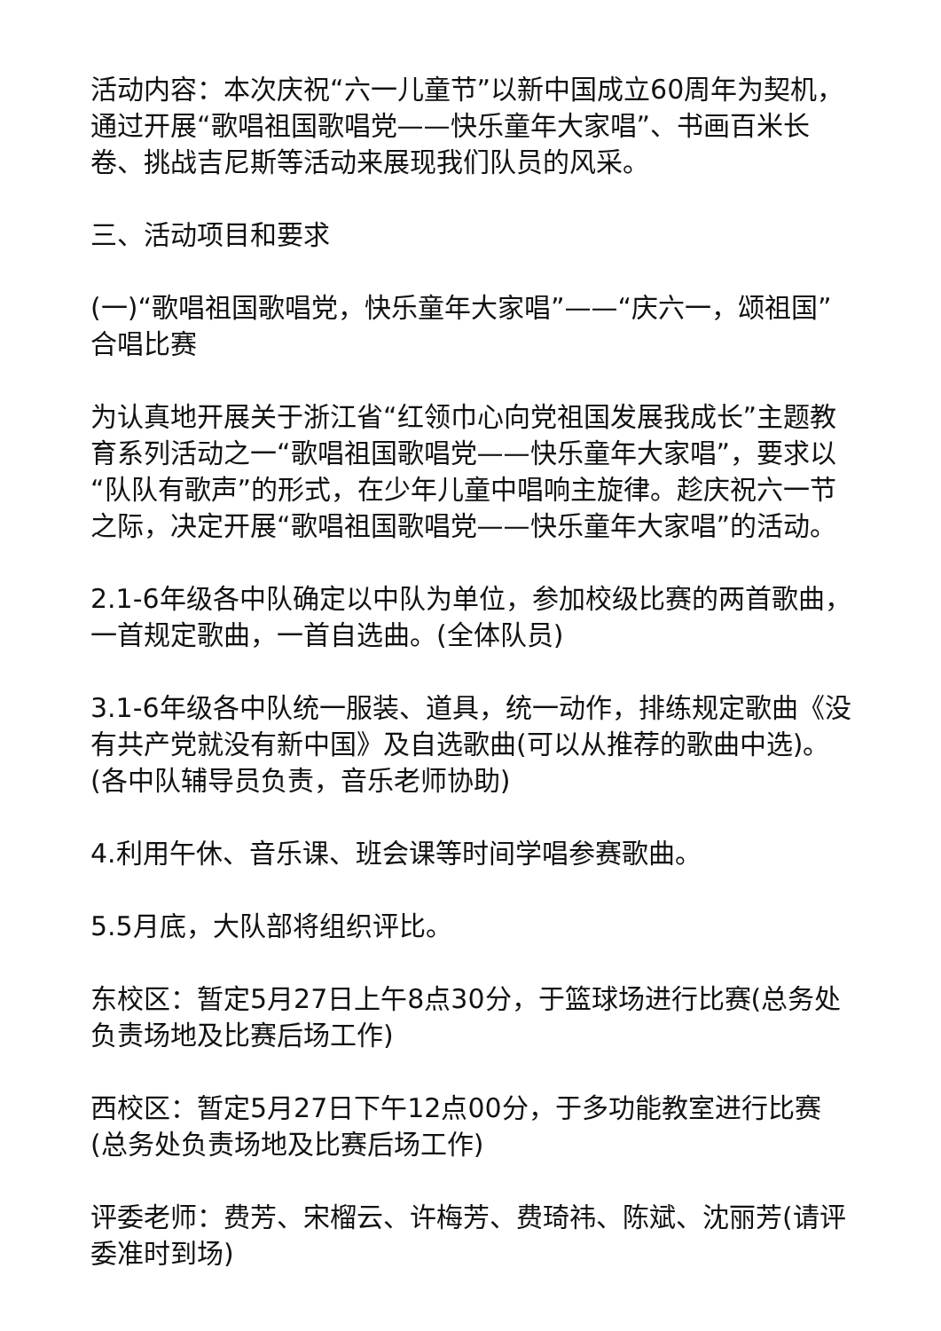活动内容：本次庆祝“六一儿童节”以新中国成立60周年为契机，通过开展“歌唱祖国歌唱党——快乐童年大家唱”、书画百米长卷、挑战吉尼斯等活动来展现我们队员的风采。
三、活动项目和要求
(一)“歌唱祖国歌唱党，快乐童年大家唱”——“庆六一，颂祖国”合唱比赛
为认真地开展关于浙江省“红领巾心向党祖国发展我成长”主题教育系列活动之一“歌唱祖国歌唱党——快乐童年大家唱”，要求以“队队有歌声”的形式，在少年儿童中唱响主旋律。趁庆祝六一节之际，决定开展“歌唱祖国歌唱党——快乐童年大家唱”的活动。
2.1-6年级各中队确定以中队为单位，参加校级比赛的两首歌曲，一首规定歌曲，一首自选曲。(全体队员)
3.1-6年级各中队统一服装、道具，统一动作，排练规定歌曲《没有共产党就没有新中国》及自选歌曲(可以从推荐的歌曲中选)。(各中队辅导员负责，音乐老师协助)
4.利用午休、音乐课、班会课等时间学唱参赛歌曲。
5.5月底，大队部将组织评比。
东校区：暂定5月27日上午8点30分，于篮球场进行比赛(总务处负责场地及比赛后场工作)
西校区：暂定5月27日下午12点00分，于多功能教室进行比赛(总务处负责场地及比赛后场工作)
评委老师：费芳、宋榴云、许梅芳、费琦祎、陈斌、沈丽芳(请评委准时到场)